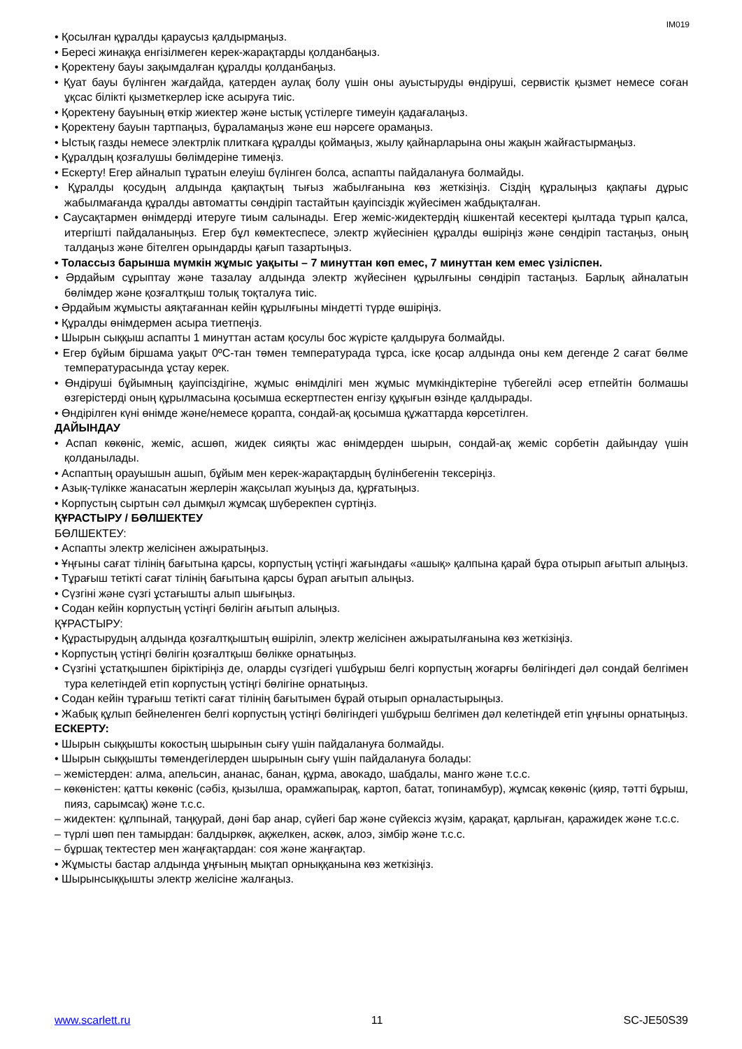IM019
• Қосылған құралды қараусыз қалдырмаңыз.
• Бересі жинаққа енгізілмеген керек-жарақтарды қолданбаңыз.
• Қоректену бауы зақымдалған құралды қолданбаңыз.
• Қуат бауы бүлінген жағдайда, қатерден аулақ болу үшін оны ауыстыруды өндіруші, сервистік қызмет немесе соған ұқсас білікті қызметкерлер іске асыруға тиіс.
• Қоректену бауының өткір жиектер және ыстық үстілерге тимеуін қадағалаңыз.
• Қоректену бауын тартпаңыз, бұраламаңыз және еш нәрсеге орамаңыз.
• Ыстық газды немесе электрлік плиткаға құралды қоймаңыз, жылу қайнарларына оны жақын жайғастырмаңыз.
• Құралдың қозғалушы бөлімдеріне тимеңіз.
• Ескерту! Егер айналып тұратын елеуіш бүлінген болса, аспапты пайдалануға болмайды.
• Құралды қосудың алдында қақпақтың тығыз жабылғанына көз жеткізіңіз. Сіздің құралыңыз қақпағы дұрыс жабылмағанда құралды автоматты сөндіріп тастайтын қауіпсіздік жүйесімен жабдықталған.
• Саусақтармен өнімдерді итеруге тиым салынады. Егер жеміс-жидектердің кішкентай кесектері қылтада тұрып қалса, итергішті пайдаланыңыз. Егер бұл көмектеспесе, электр жүйесініен құралды өшіріңіз және сөндіріп тастаңыз, оның талдаңыз және бітелген орындарды қағып тазартыңыз.
• Толассыз барынша мүмкін жұмыс уақыты – 7 минуттан көп емес, 7 минуттан кем емес үзіліспен.
• Әрдайым сұрыптау және тазалау алдында электр жүйесінен құрылғыны сөндіріп тастаңыз. Барлық айналатын бөлімдер және қозғалтқыш толық тоқталуға тиіс.
• Әрдайым жұмысты аяқтағаннан кейін құрылғыны міндетті түрде өшіріңіз.
• Құралды өнімдермен асыра тиетпеңіз.
• Шырын сыққыш аспапты 1 минуттан астам қосулы бос жүрісте қалдыруға болмайды.
• Егер бұйым біршама уақыт 0ºC-тан төмен температурада тұрса, іске қосар алдында оны кем дегенде 2 сағат бөлме температурасында ұстау керек.
• Өндіруші бұйымның қауіпсіздігіне, жұмыс өнімділігі мен жұмыс мүмкіндіктеріне түбегейлі әсер етпейтін болмашы өзгерістерді оның құрылмасына қосымша ескертпестен енгізу құқығын өзінде қалдырады.
• Өндірілген күні өнімде және/немесе қорапта, сондай-ақ қосымша құжаттарда көрсетілген.
ДАЙЫНДАУ
• Аспап көкөніс, жеміс, асшөп, жидек сияқты жас өнімдерден шырын, сондай-ақ жеміс сорбетін дайындау үшін қолданылады.
• Аспаптың орауышын ашып, бұйым мен керек-жарақтардың бүлінбегенін тексеріңіз.
• Азық-түлікке жанасатын жерлерін жақсылап жуыңыз да, құрғатыңыз.
• Корпустың сыртын сәл дымқыл жұмсақ шүберекпен сүртіңіз.
ҚҰРАСТЫРУ / БӨЛШЕКТЕУ
БӨЛШЕКТЕУ:
• Аспапты электр желісінен ажыратыңыз.
• Ұңғыны сағат тілінің бағытына қарсы, корпустың үстіңгі жағындағы «ашық» қалпына қарай бұра отырып ағытып алыңыз.
• Тұрағыш тетікті сағат тілінің бағытына қарсы бұрап ағытып алыңыз.
• Сүзгіні және сүзгі ұстағышты алып шығыңыз.
• Содан кейін корпустың үстіңгі бөлігін ағытып алыңыз.
ҚҰРАСТЫРУ:
• Құрастырудың алдында қозғалтқыштың өшіріліп, электр желісінен ажыратылғанына көз жеткізіңіз.
• Корпустың үстіңгі бөлігін қозғалтқыш бөлікке орнатыңыз.
• Сүзгіні ұстатқышпен біріктіріңіз де, оларды сүзгідегі үшбұрыш белгі корпустың жоғарғы бөлігіндегі дәл сондай белгімен тура келетіндей етіп корпустың үстіңгі бөлігіне орнатыңыз.
• Содан кейін тұрағыш тетікті сағат тілінің бағытымен бұрай отырып орналастырыңыз.
• Жабық құлып бейнеленген белгі корпустың үстіңгі бөлігіндегі үшбұрыш белгімен дәл келетіндей етіп ұңғыны орнатыңыз.
ЕСКЕРТУ:
• Шырын сыққышты кокостың шырынын сығу үшін пайдалануға болмайды.
• Шырын сыққышты төмендегілерден шырынын сығу үшін пайдалануға болады:
– жемістерден: алма, апельсин, ананас, банан, құрма, авокадо, шабдалы, манго және т.с.с.
– көкөністен: қатты көкөніс (сәбіз, қызылша, орамжапырақ, картоп, батат, топинамбур), жұмсақ көкөніс (қияр, тәтті бұрыш, пияз, сарымсақ) және т.с.с.
– жидектен: құлпынай, таңқурай, дәні бар анар, сүйегі бар және сүйексіз жүзім, қарақат, қарлыған, қаражидек және т.с.с.
– түрлі шөп пен тамырдан: балдыркөк, ақжелкен, аскөк, алоэ, зімбір және т.с.с.
– бұршақ тектестер мен жаңғақтардан: соя және жаңғақтар.
• Жұмысты бастар алдында ұңғының мықтап орныққанына көз жеткізіңіз.
• Шырынсыққышты электр желісіне жалғаңыз.
www.scarlett.ru 11 SC-JE50S39